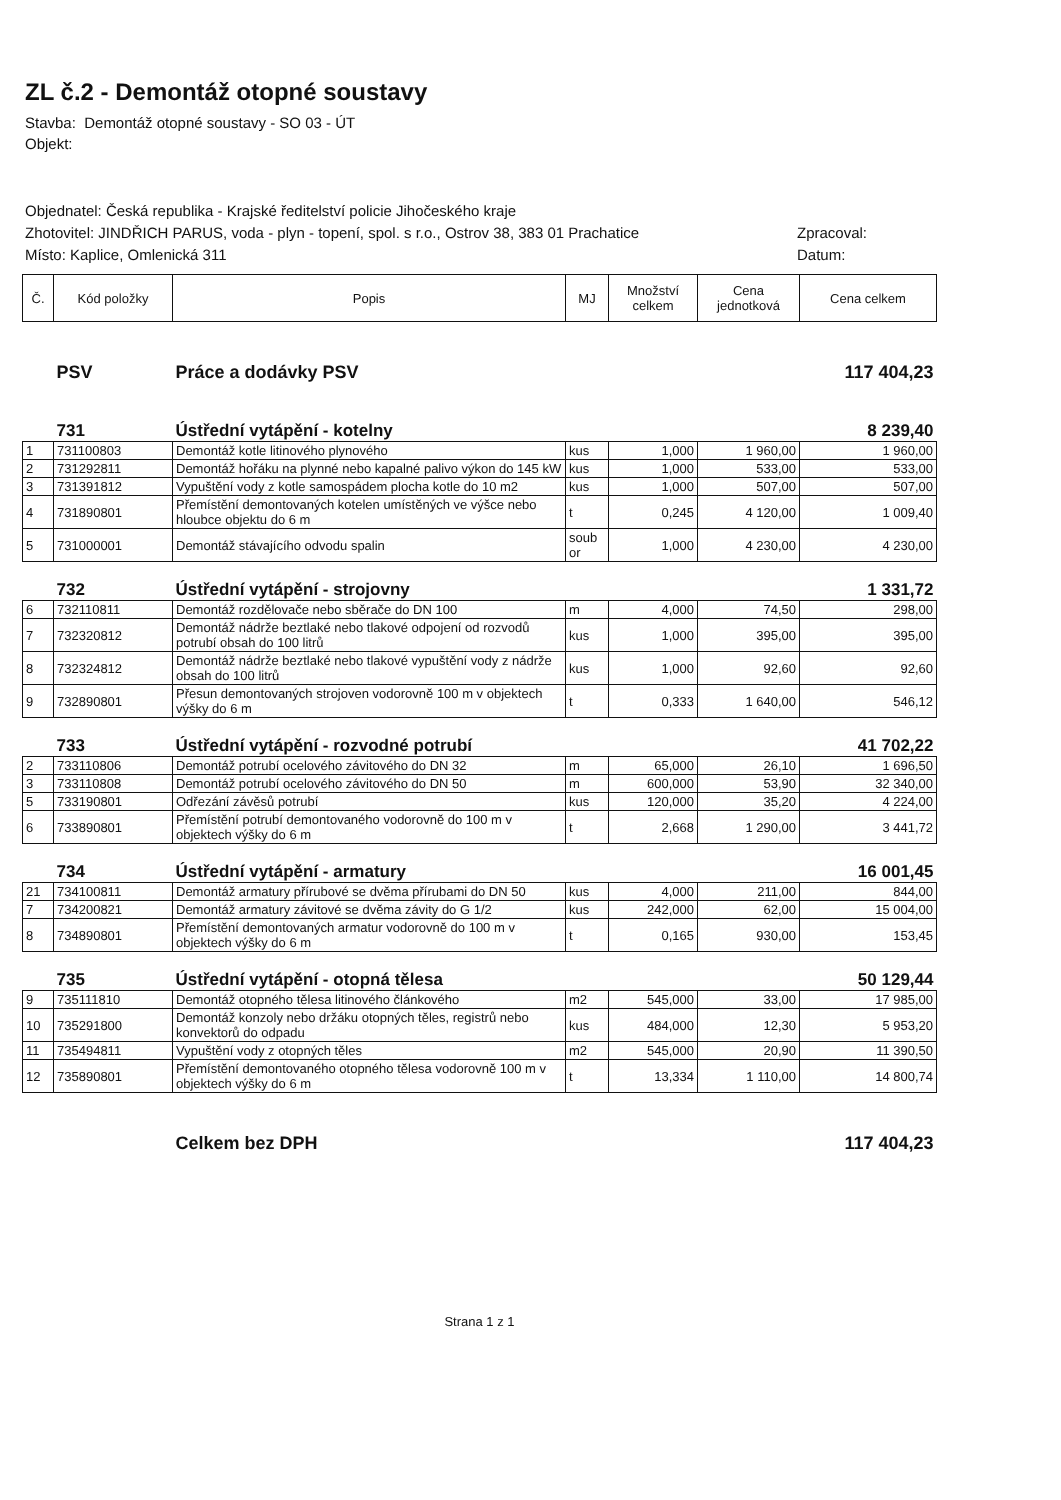ZL č.2 - Demontáž otopné soustavy
Stavba: Demontáž otopné soustavy - SO 03 - ÚT
Objekt:
Objednatel: Česká republika - Krajské ředitelství policie Jihočeského kraje
Zhotovitel: JINDŘICH PARUS, voda - plyn - topení, spol. s r.o., Ostrov 38, 383 01 Prachatice Zpracoval:
Místo: Kaplice, Omlenická 311 Datum:
| Č. | Kód položky | Popis | MJ | Množství celkem | Cena jednotková | Cena celkem |
| --- | --- | --- | --- | --- | --- | --- |
| | PSV | Práce a dodávky PSV | | | | 117 404,23 |
| | 731 | Ústřední vytápění - kotelny | | | | 8 239,40 |
| 1 | 731100803 | Demontáž kotle litinového plynového | kus | 1,000 | 1 960,00 | 1 960,00 |
| 2 | 731292811 | Demontáž hořáku na plynné nebo kapalné palivo výkon do 145 kW | kus | 1,000 | 533,00 | 533,00 |
| 3 | 731391812 | Vypuštění vody z kotle samospádem plocha kotle do 10 m2 | kus | 1,000 | 507,00 | 507,00 |
| 4 | 731890801 | Přemístění demontovaných kotelen umístěných ve výšce nebo hloubce objektu do 6 m | t | 0,245 | 4 120,00 | 1 009,40 |
| 5 | 731000001 | Demontáž stávajícího odvodu spalin | soub or | 1,000 | 4 230,00 | 4 230,00 |
| | 732 | Ústřední vytápění - strojovny | | | | 1 331,72 |
| 6 | 732110811 | Demontáž rozdělovače nebo sběrače do DN 100 | m | 4,000 | 74,50 | 298,00 |
| 7 | 732320812 | Demontáž nádrže beztlaké nebo tlakové odpojení od rozvodů potrubí obsah do 100 litrů | kus | 1,000 | 395,00 | 395,00 |
| 8 | 732324812 | Demontáž nádrže beztlaké nebo tlakové vypuštění vody z nádrže obsah do 100 litrů | kus | 1,000 | 92,60 | 92,60 |
| 9 | 732890801 | Přesun demontovaných strojoven vodorovně 100 m v objektech výšky do 6 m | t | 0,333 | 1 640,00 | 546,12 |
| | 733 | Ústřední vytápění - rozvodné potrubí | | | | 41 702,22 |
| 2 | 733110806 | Demontáž potrubí ocelového závitového do DN 32 | m | 65,000 | 26,10 | 1 696,50 |
| 3 | 733110808 | Demontáž potrubí ocelového závitového do DN 50 | m | 600,000 | 53,90 | 32 340,00 |
| 5 | 733190801 | Odřezání závěsů potrubí | kus | 120,000 | 35,20 | 4 224,00 |
| 6 | 733890801 | Přemístění potrubí demontovaného vodorovně do 100 m v objektech výšky do 6 m | t | 2,668 | 1 290,00 | 3 441,72 |
| | 734 | Ústřední vytápění - armatury | | | | 16 001,45 |
| 21 | 734100811 | Demontáž armatury přírubové se dvěma přírubami do DN 50 | kus | 4,000 | 211,00 | 844,00 |
| 7 | 734200821 | Demontáž armatury závitové se dvěma závity do G 1/2 | kus | 242,000 | 62,00 | 15 004,00 |
| 8 | 734890801 | Přemístění demontovaných armatur vodorovně do 100 m v objektech výšky do 6 m | t | 0,165 | 930,00 | 153,45 |
| | 735 | Ústřední vytápění - otopná tělesa | | | | 50 129,44 |
| 9 | 735111810 | Demontáž otopného tělesa litinového článkového | m2 | 545,000 | 33,00 | 17 985,00 |
| 10 | 735291800 | Demontáž konzoly nebo držáku otopných těles, registrů nebo konvektorů do odpadu | kus | 484,000 | 12,30 | 5 953,20 |
| 11 | 735494811 | Vypuštění vody z otopných těles | m2 | 545,000 | 20,90 | 11 390,50 |
| 12 | 735890801 | Přemístění demontovaného otopného tělesa vodorovně 100 m v objektech výšky do 6 m | t | 13,334 | 1 110,00 | 14 800,74 |
| | | Celkem bez DPH | | | | 117 404,23 |
Strana 1 z 1